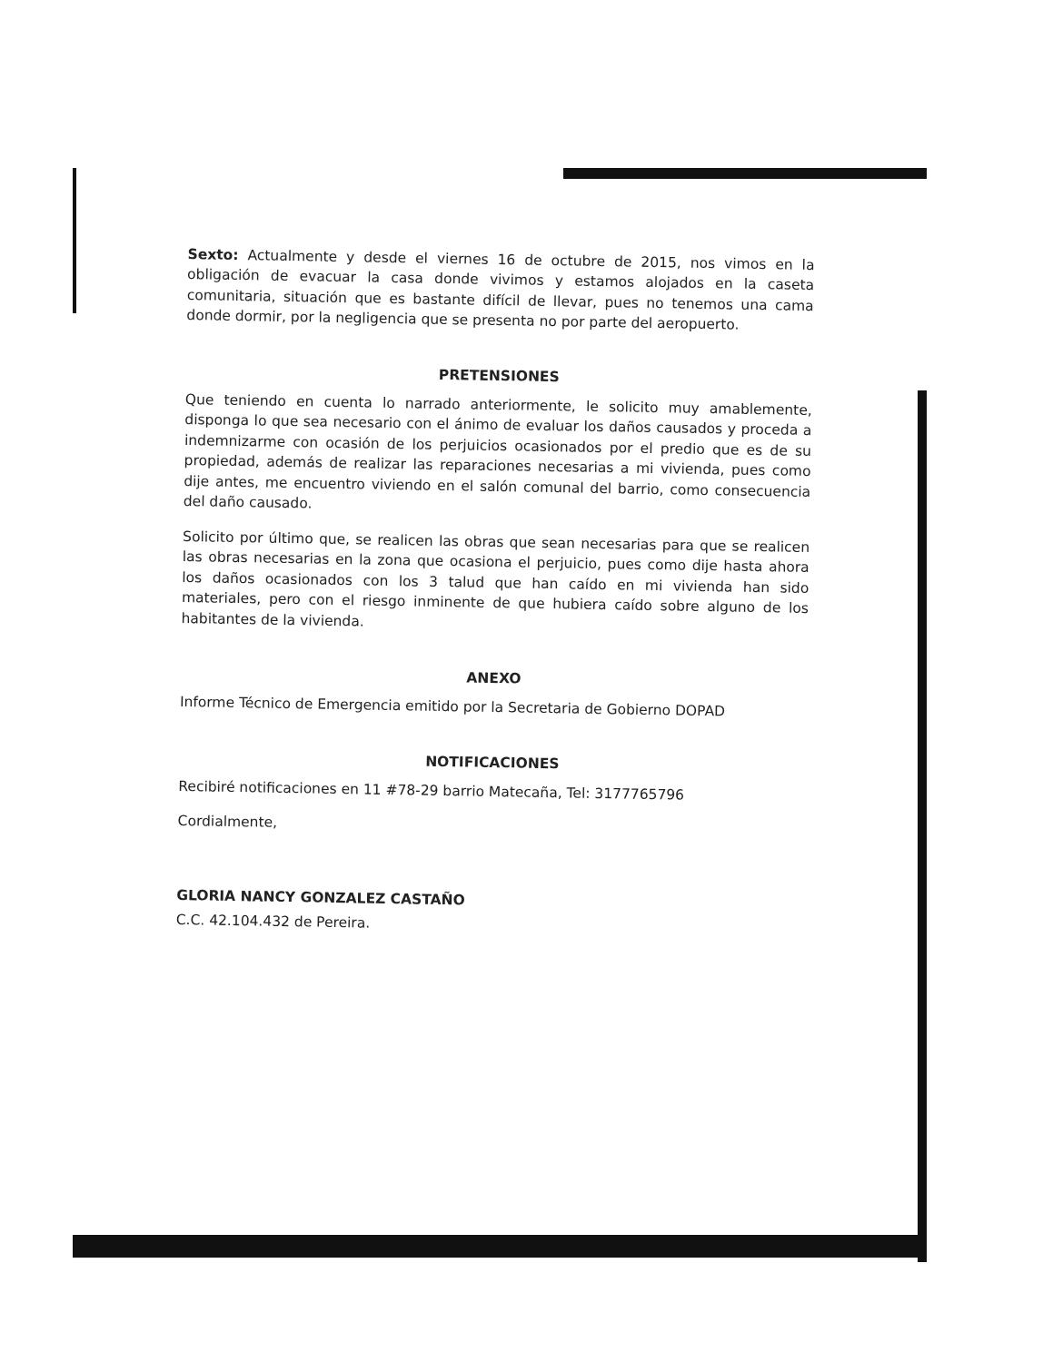Sexto: Actualmente y desde el viernes 16 de octubre de 2015, nos vimos en la obligación de evacuar la casa donde vivimos y estamos alojados en la caseta comunitaria, situación que es bastante difícil de llevar, pues no tenemos una cama donde dormir, por la negligencia que se presenta no por parte del aeropuerto.
PRETENSIONES
Que teniendo en cuenta lo narrado anteriormente, le solicito muy amablemente, disponga lo que sea necesario con el ánimo de evaluar los daños causados y proceda a indemnizarme con ocasión de los perjuicios ocasionados por el predio que es de su propiedad, además de realizar las reparaciones necesarias a mi vivienda, pues como dije antes, me encuentro viviendo en el salón comunal del barrio, como consecuencia del daño causado.
Solicito por último que, se realicen las obras que sean necesarias para que se realicen las obras necesarias en la zona que ocasiona el perjuicio, pues como dije hasta ahora los daños ocasionados con los 3 talud que han caído en mi vivienda han sido materiales, pero con el riesgo inminente de que hubiera caído sobre alguno de los habitantes de la vivienda.
ANEXO
Informe Técnico de Emergencia emitido por la Secretaria de Gobierno DOPAD
NOTIFICACIONES
Recibiré notificaciones en 11 #78-29 barrio Matecaña, Tel: 3177765796
Cordialmente,
GLORIA NANCY GONZALEZ CASTAÑO
C.C. 42.104.432 de Pereira.